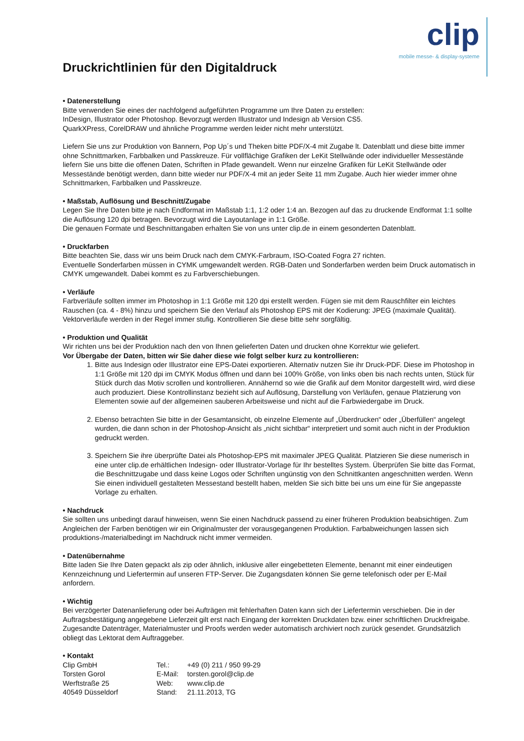Druckrichtlinien für den Digitaldruck
clip
mobile messe- & display-systeme
• Datenerstellung
Bitte verwenden Sie eines der nachfolgend aufgeführten Programme um Ihre Daten zu erstellen:
InDesign, Illustrator oder Photoshop. Bevorzugt werden Illustrator und Indesign ab Version CS5.
QuarkXPress, CorelDRAW und ähnliche Programme werden leider nicht mehr unterstützt.
Liefern Sie uns zur Produktion von Bannern, Pop Up´s und Theken bitte PDF/X-4 mit Zugabe lt. Datenblatt und diese bitte immer ohne Schnittmarken, Farbbalken und Passkreuze. Für vollflächige Grafiken der LeKit Stellwände oder individueller Messestände liefern Sie uns bitte die offenen Daten, Schriften in Pfade gewandelt. Wenn nur einzelne Grafiken für LeKit Stellwände oder Messestände benötigt werden, dann bitte wieder nur PDF/X-4 mit an jeder Seite 11 mm Zugabe. Auch hier wieder immer ohne Schnittmarken, Farbbalken und Passkreuze.
• Maßstab, Auflösung und Beschnitt/Zugabe
Legen Sie Ihre Daten bitte je nach Endformat im Maßstab 1:1, 1:2 oder 1:4 an. Bezogen auf das zu druckende Endformat 1:1 sollte die Auflösung 120 dpi betragen. Bevorzugt wird die Layoutanlage in 1:1 Größe.
Die genauen Formate und Beschnittangaben erhalten Sie von uns unter clip.de in einem gesonderten Datenblatt.
• Druckfarben
Bitte beachten Sie, dass wir uns beim Druck nach dem CMYK-Farbraum, ISO-Coated Fogra 27 richten.
Eventuelle Sonderfarben müssen in CYMK umgewandelt werden. RGB-Daten und Sonderfarben werden beim Druck automatisch in CMYK umgewandelt. Dabei kommt es zu Farbverschiebungen.
• Verläufe
Farbverläufe sollten immer im Photoshop in 1:1 Größe mit 120 dpi erstellt werden. Fügen sie mit dem Rauschfilter ein leichtes Rauschen (ca. 4 - 8%) hinzu und speichern Sie den Verlauf als Photoshop EPS mit der Kodierung: JPEG (maximale Qualität). Vektorverläufe werden in der Regel immer stufig. Kontrollieren Sie diese bitte sehr sorgfältig.
• Produktion und Qualität
Wir richten uns bei der Produktion nach den von Ihnen gelieferten Daten und drucken ohne Korrektur wie geliefert.
Vor Übergabe der Daten, bitten wir Sie daher diese wie folgt selber kurz zu kontrollieren:
1. Bitte aus Indesign oder Illustrator eine EPS-Datei exportieren. Alternativ nutzen Sie ihr Druck-PDF. Diese im Photoshop in 1:1 Größe mit 120 dpi im CMYK Modus öffnen und dann bei 100% Größe, von links oben bis nach rechts unten, Stück für Stück durch das Motiv scrollen und kontrollieren. Annähernd so wie die Grafik auf dem Monitor dargestellt wird, wird diese auch produziert. Diese Kontrollinstanz bezieht sich auf Auflösung, Darstellung von Verläufen, genaue Platzierung von Elementen sowie auf der allgemeinen sauberen Arbeitsweise und nicht auf die Farbwiedergabe im Druck.
2. Ebenso betrachten Sie bitte in der Gesamtansicht, ob einzelne Elemente auf „Überdrucken“ oder „Überfüllen“ angelegt wurden, die dann schon in der Photoshop-Ansicht als „nicht sichtbar“ interpretiert und somit auch nicht in der Produktion gedruckt werden.
3. Speichern Sie ihre überprüfte Datei als Photoshop-EPS mit maximaler JPEG Qualität. Platzieren Sie diese numerisch in eine unter clip.de erhältlichen Indesign- oder Illustrator-Vorlage für Ihr bestelltes System. Überprüfen Sie bitte das Format, die Beschnittzugabe und dass keine Logos oder Schriften ungünstig von den Schnittkanten angeschnitten werden. Wenn Sie einen individuell gestalteten Messestand bestellt haben, melden Sie sich bitte bei uns um eine für Sie angepasste Vorlage zu erhalten.
• Nachdruck
Sie sollten uns unbedingt darauf hinweisen, wenn Sie einen Nachdruck passend zu einer früheren Produktion beabsichtigen. Zum Angleichen der Farben benötigen wir ein Originalmuster der vorausgegangenen Produktion. Farbabweichungen lassen sich produktions-/materialbedingt im Nachdruck nicht immer vermeiden.
• Datenübernahme
Bitte laden Sie Ihre Daten gepackt als zip oder ähnlich, inklusive aller eingebetteten Elemente, benannt mit einer eindeutigen Kennzeichnung und Liefertermin auf unseren FTP-Server. Die Zugangsdaten können Sie gerne telefonisch oder per E-Mail anfordern.
• Wichtig
Bei verzögerter Datenanlieferung oder bei Aufträgen mit fehlerhaften Daten kann sich der Liefertermin verschieben. Die in der Auftragsbestätigung angegebene Lieferzeit gilt erst nach Eingang der korrekten Druckdaten bzw. einer schriftlichen Druckfreigabe.
Zugesandte Datenträger, Materialmuster und Proofs werden weder automatisch archiviert noch zurück gesendet. Grundsätzlich obliegt das Lektorat dem Auftraggeber.
• Kontakt
Clip GmbH Tel.: +49 (0) 211 / 950 99-29 Torsten Gorol E-Mail: torsten.gorol@clip.de Werftstraße 25 Web: www.clip.de 40549 Düsseldorf Stand: 21.11.2013, TG